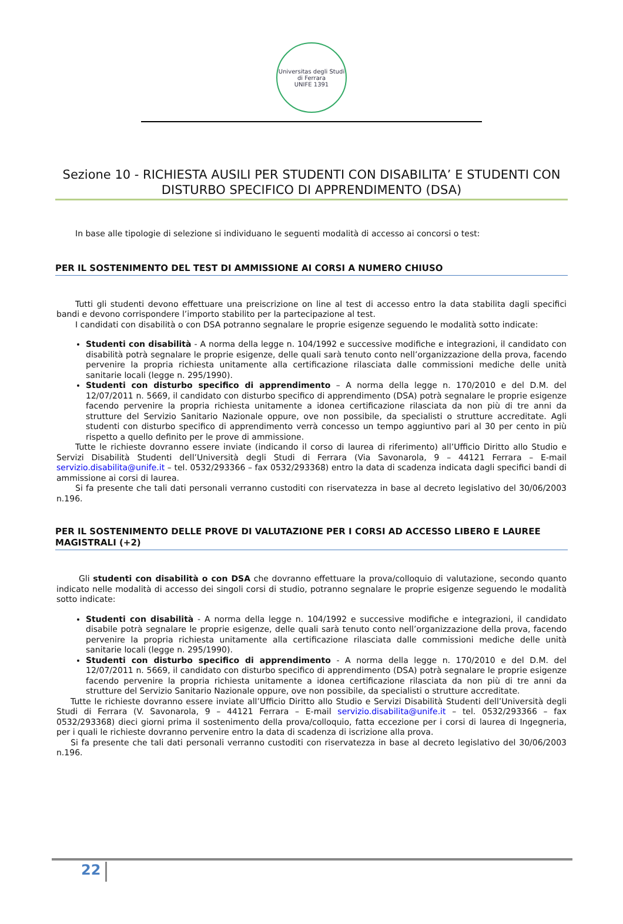Universitas degli Studi di Ferrara
UNIFE 1391
Sezione 10 - RICHIESTA AUSILI PER STUDENTI CON DISABILITA’ E STUDENTI CON DISTURBO SPECIFICO DI APPRENDIMENTO (DSA)
In base alle tipologie di selezione si individuano le seguenti modalità di accesso ai concorsi o test:
PER IL SOSTENIMENTO DEL TEST DI AMMISSIONE AI CORSI A NUMERO CHIUSO
Tutti gli studenti devono effettuare una preiscrizione on line al test di accesso entro la data stabilita dagli specifici bandi e devono corrispondere l’importo stabilito per la partecipazione al test.
I candidati con disabilità o con DSA potranno segnalare le proprie esigenze seguendo le modalità sotto indicate:
Studenti con disabilità - A norma della legge n. 104/1992 e successive modifiche e integrazioni, il candidato con disabilità potrà segnalare le proprie esigenze, delle quali sarà tenuto conto nell’organizzazione della prova, facendo pervenire la propria richiesta unitamente alla certificazione rilasciata dalle commissioni mediche delle unità sanitarie locali (legge n. 295/1990).
Studenti con disturbo specifico di apprendimento – A norma della legge n. 170/2010 e del D.M. del 12/07/2011 n. 5669, il candidato con disturbo specifico di apprendimento (DSA) potrà segnalare le proprie esigenze facendo pervenire la propria richiesta unitamente a idonea certificazione rilasciata da non più di tre anni da strutture del Servizio Sanitario Nazionale oppure, ove non possibile, da specialisti o strutture accreditate. Agli studenti con disturbo specifico di apprendimento verrà concesso un tempo aggiuntivo pari al 30 per cento in più rispetto a quello definito per le prove di ammissione.
Tutte le richieste dovranno essere inviate (indicando il corso di laurea di riferimento) all’Ufficio Diritto allo Studio e Servizi Disabilità Studenti dell’Università degli Studi di Ferrara (Via Savonarola, 9 – 44121 Ferrara – E-mail servizio.disabilita@unife.it – tel. 0532/293366 – fax 0532/293368) entro la data di scadenza indicata dagli specifici bandi di ammissione ai corsi di laurea.
Si fa presente che tali dati personali verranno custoditi con riservatezza in base al decreto legislativo del 30/06/2003 n.196.
PER IL SOSTENIMENTO DELLE PROVE DI VALUTAZIONE PER I CORSI AD ACCESSO LIBERO E LAUREE MAGISTRALI (+2)
Gli studenti con disabilità o con DSA che dovranno effettuare la prova/colloquio di valutazione, secondo quanto indicato nelle modalità di accesso dei singoli corsi di studio, potranno segnalare le proprie esigenze seguendo le modalità sotto indicate:
Studenti con disabilità - A norma della legge n. 104/1992 e successive modifiche e integrazioni, il candidato disabile potrà segnalare le proprie esigenze, delle quali sarà tenuto conto nell’organizzazione della prova, facendo pervenire la propria richiesta unitamente alla certificazione rilasciata dalle commissioni mediche delle unità sanitarie locali (legge n. 295/1990).
Studenti con disturbo specifico di apprendimento - A norma della legge n. 170/2010 e del D.M. del 12/07/2011 n. 5669, il candidato con disturbo specifico di apprendimento (DSA) potrà segnalare le proprie esigenze facendo pervenire la propria richiesta unitamente a idonea certificazione rilasciata da non più di tre anni da strutture del Servizio Sanitario Nazionale oppure, ove non possibile, da specialisti o strutture accreditate.
Tutte le richieste dovranno essere inviate all’Ufficio Diritto allo Studio e Servizi Disabilità Studenti dell’Università degli Studi di Ferrara (V. Savonarola, 9 – 44121 Ferrara – E-mail servizio.disabilita@unife.it – tel. 0532/293366 – fax 0532/293368) dieci giorni prima il sostenimento della prova/colloquio, fatta eccezione per i corsi di laurea di Ingegneria, per i quali le richieste dovranno pervenire entro la data di scadenza di iscrizione alla prova.
Si fa presente che tali dati personali verranno custoditi con riservatezza in base al decreto legislativo del 30/06/2003 n.196.
22